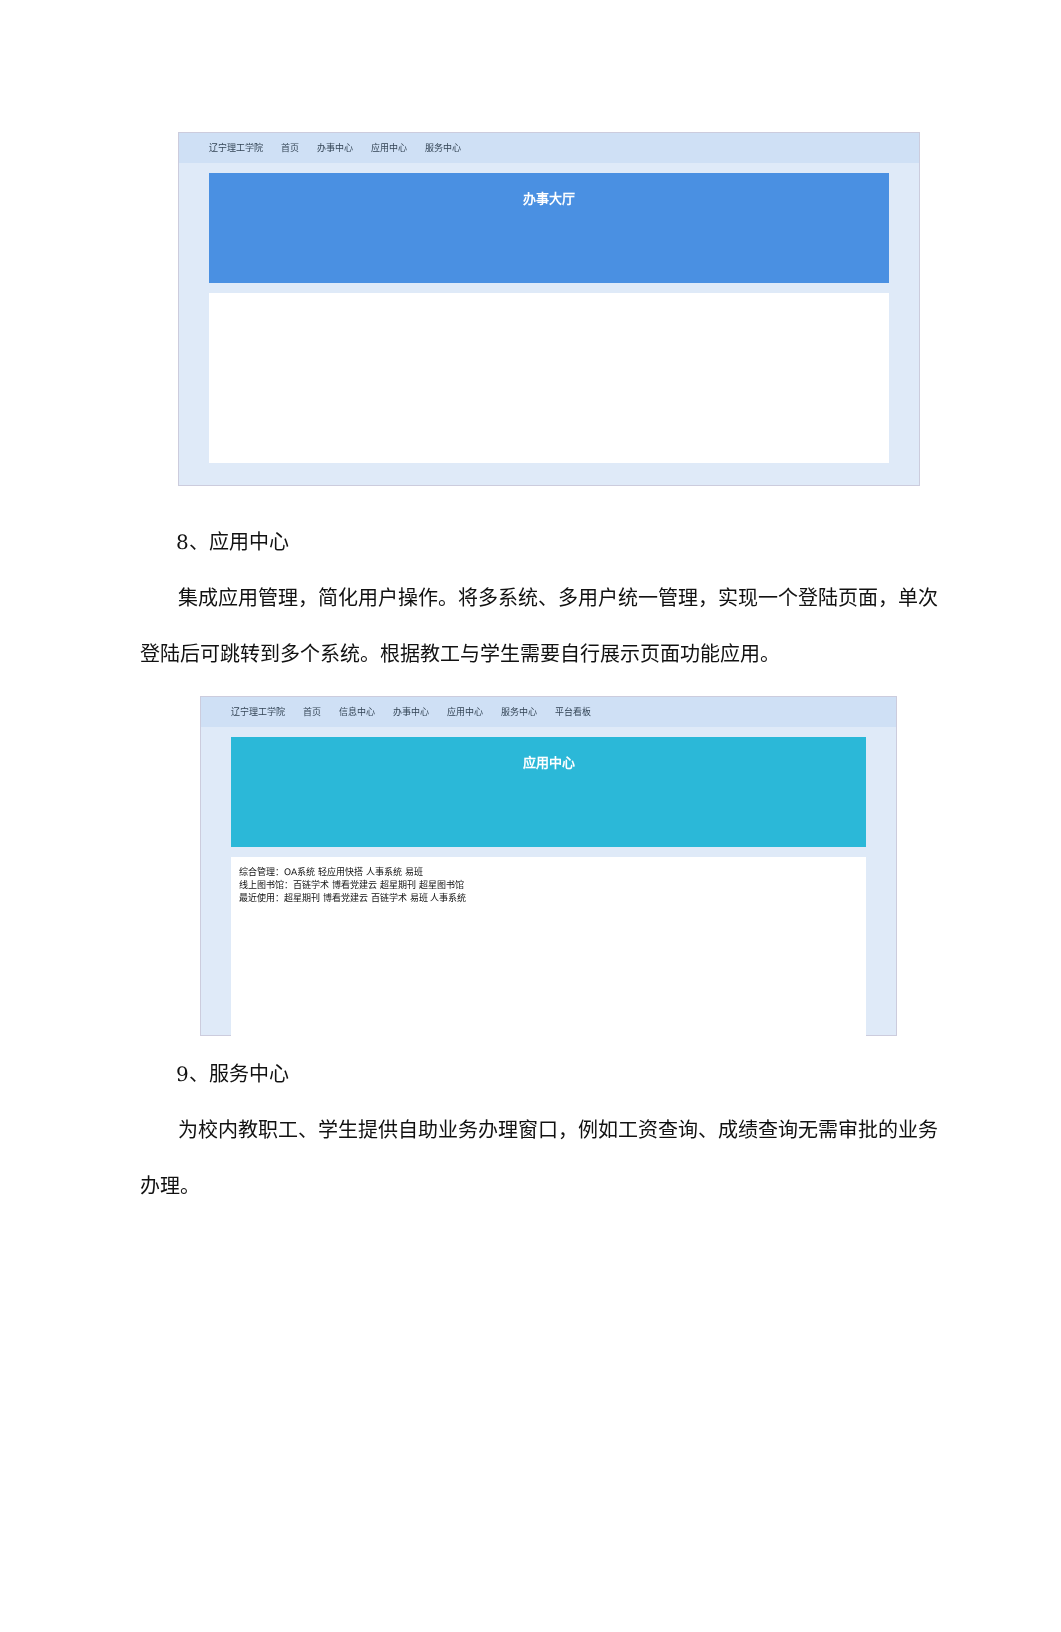辽宁理工学院 首页 办事中心 应用中心 服务中心
办事大厅
8、应用中心
集成应用管理，简化用户操作。将多系统、多用户统一管理，实现一个登陆页面，单次登陆后可跳转到多个系统。根据教工与学生需要自行展示页面功能应用。
辽宁理工学院 首页 信息中心 办事中心 应用中心 服务中心 平台看板
应用中心
综合管理：OA系统 轻应用快搭 人事系统 易班
线上图书馆：百链学术 博看党建云 超星期刊 超星图书馆
最近使用：超星期刊 博看党建云 百链学术 易班 人事系统
9、服务中心
为校内教职工、学生提供自助业务办理窗口，例如工资查询、成绩查询无需审批的业务办理。